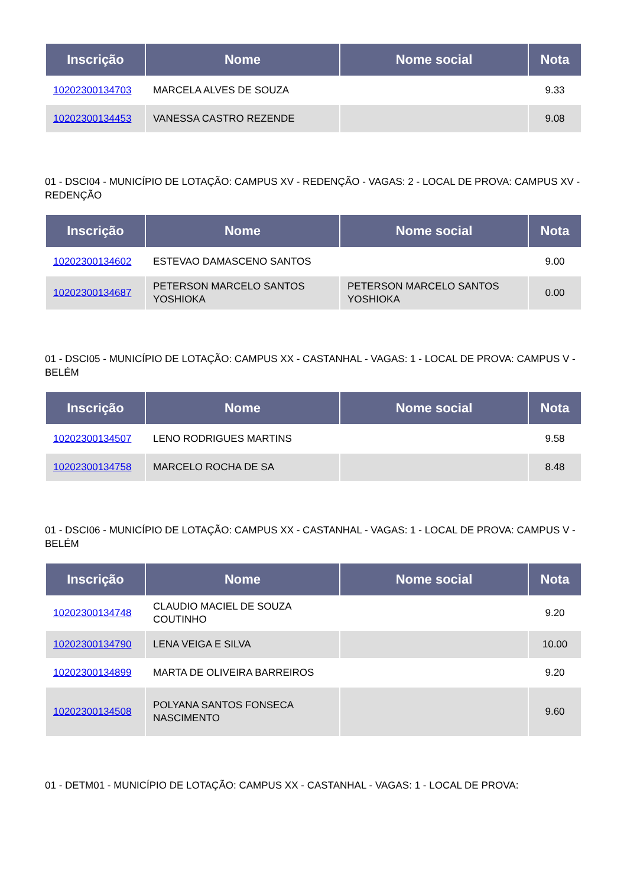| Inscrição | Nome | Nome social | Nota |
| --- | --- | --- | --- |
| 10202300134703 | MARCELA ALVES DE SOUZA | | 9.33 |
| 10202300134453 | VANESSA CASTRO REZENDE | | 9.08 |
01 - DSCI04 - MUNICÍPIO DE LOTAÇÃO: CAMPUS XV - REDENÇÃO - VAGAS: 2 - LOCAL DE PROVA: CAMPUS XV - REDENÇÃO
| Inscrição | Nome | Nome social | Nota |
| --- | --- | --- | --- |
| 10202300134602 | ESTEVAO DAMASCENO SANTOS | | 9.00 |
| 10202300134687 | PETERSON MARCELO SANTOS YOSHIOKA | PETERSON MARCELO SANTOS YOSHIOKA | 0.00 |
01 - DSCI05 - MUNICÍPIO DE LOTAÇÃO: CAMPUS XX - CASTANHAL - VAGAS: 1 - LOCAL DE PROVA: CAMPUS V - BELÉM
| Inscrição | Nome | Nome social | Nota |
| --- | --- | --- | --- |
| 10202300134507 | LENO RODRIGUES MARTINS | | 9.58 |
| 10202300134758 | MARCELO ROCHA DE SA | | 8.48 |
01 - DSCI06 - MUNICÍPIO DE LOTAÇÃO: CAMPUS XX - CASTANHAL - VAGAS: 1 - LOCAL DE PROVA: CAMPUS V - BELÉM
| Inscrição | Nome | Nome social | Nota |
| --- | --- | --- | --- |
| 10202300134748 | CLAUDIO MACIEL DE SOUZA COUTINHO | | 9.20 |
| 10202300134790 | LENA VEIGA E SILVA | | 10.00 |
| 10202300134899 | MARTA DE OLIVEIRA BARREIROS | | 9.20 |
| 10202300134508 | POLYANA SANTOS FONSECA NASCIMENTO | | 9.60 |
01 - DETM01 - MUNICÍPIO DE LOTAÇÃO: CAMPUS XX - CASTANHAL - VAGAS: 1 - LOCAL DE PROVA: